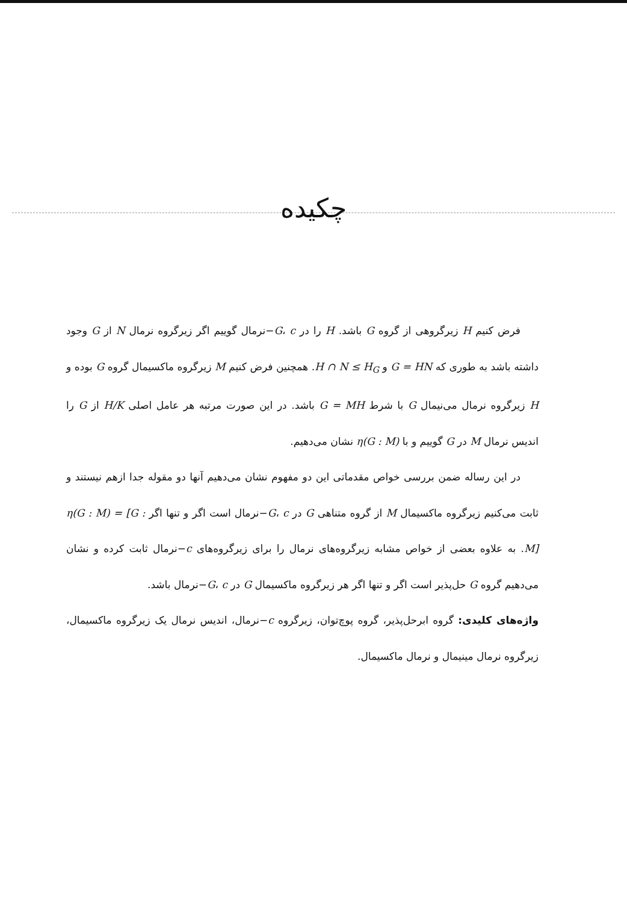چکیده
فرض کنیم H زیرگروهی از گروه G باشد. H را در G، c−نرمال گوییم اگر زیرگروه نرمال N از G وجود داشته باشد به طوری که G = HN و H ∩ N ≤ H<sub>G</sub>. همچنین فرض کنیم M زیرگروه ماکسیمال گروه G بوده و H زیرگروه نرمال می‌نیمال G با شرط G = MH باشد. در این صورت مرتبه هر عامل اصلی H/K از G را اندیس نرمال M در G گوییم و با η(G : M) نشان می‌دهیم.
در این رساله ضمن بررسی خواص مقدماتی این دو مفهوم نشان می‌دهیم آنها دو مقوله جدا ازهم نیستند و ثابت می‌کنیم زیرگروه ماکسیمال M از گروه متناهی G در G، c−نرمال است اگر و تنها اگر η(G : M) = [G : M]. به علاوه بعضی از خواص مشابه زیرگروه‌های نرمال را برای زیرگروه‌های c−نرمال ثابت کرده و نشان می‌دهیم گروه G حل‌پذیر است اگر و تنها اگر هر زیرگروه ماکسیمال G در G، c−نرمال باشد.
واژه‌های کلیدی: گروه ابرحل‌پذیر، گروه پوچ‌توان، زیرگروه c−نرمال، اندیس نرمال یک زیرگروه ماکسیمال، زیرگروه نرمال مینیمال و نرمال ماکسیمال.